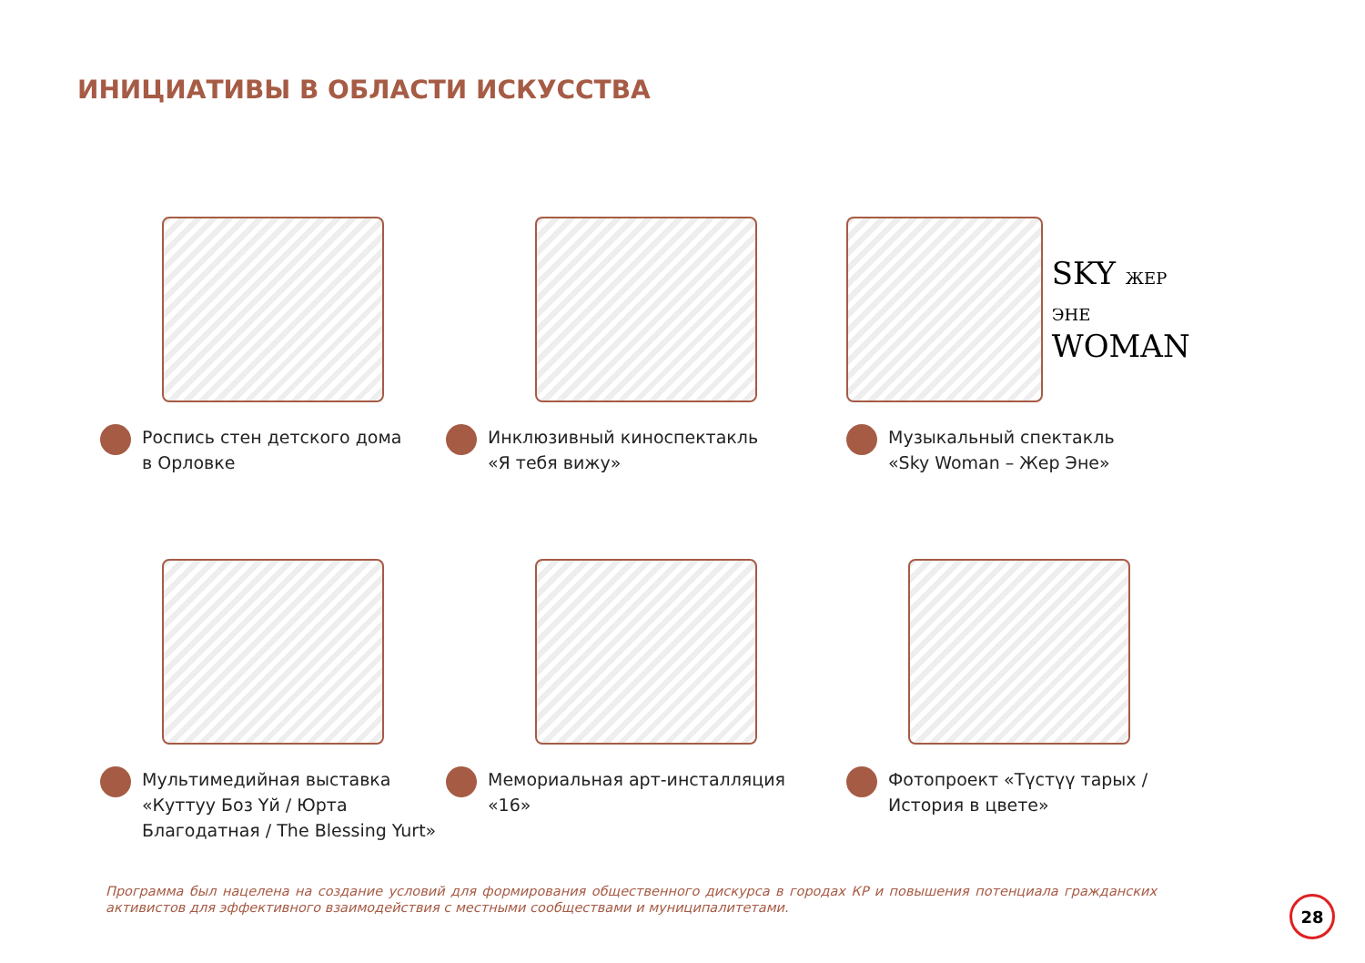ИНИЦИАТИВЫ В ОБЛАСТИ ИСКУССТВА
Роспись стен детского дома
в Орловке
Инклюзивный киноспектакль
«Я тебя вижу»
SKY ЖЕР ЭНЕ
WOMAN
Музыкальный спектакль
«Sky Woman – Жер Эне»
Мультимедийная выставка
«Куттуу Боз Үй / Юрта
Благодатная / The Blessing Yurt»
Мемориальная арт-инсталляция
«16»
Фотопроект «Түстүү тарых /
История в цвете»
Программа был нацелена на создание условий для формирования общественного дискурса в городах КР и повышения потенциала гражданских активистов для эффективного взаимодействия с местными сообществами и муниципалитетами.
28